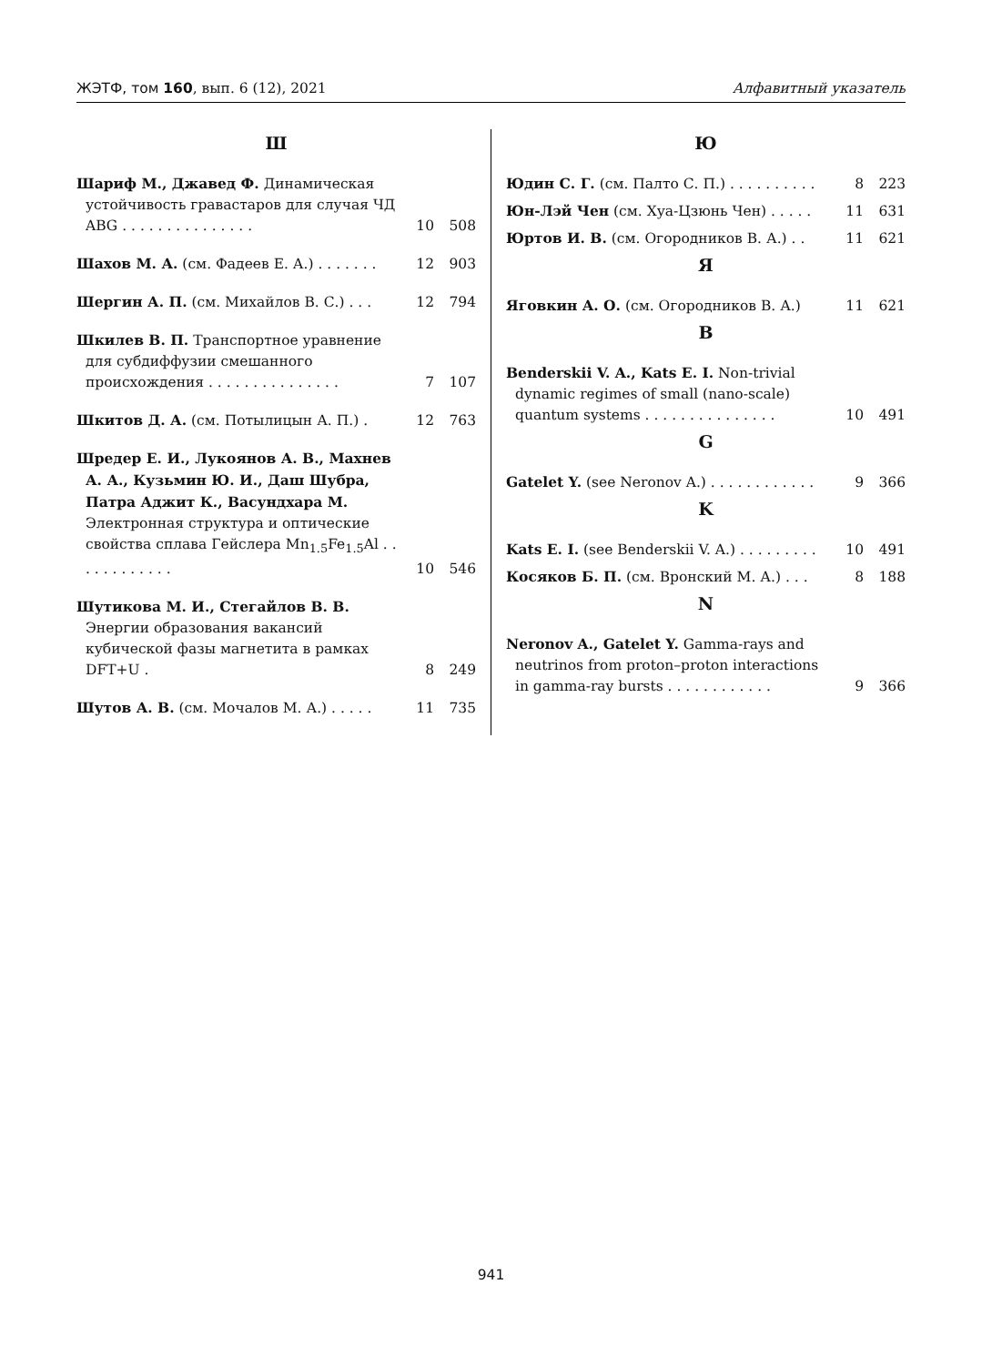ЖЭТФ, том 160, вып. 6 (12), 2021 Алфавитный указатель
Ш
Шариф М., Джавед Ф. Динамическая устойчивость гравастаров для случая ЧД ABG . . . . . . . . . . . . . . .
10 508
Шахов М. А. (см. Фадеев Е. А.) . . . . . . .
12 903
Шергин А. П. (см. Михайлов В. С.) . . .
12 794
Шкилев В. П. Транспортное уравнение для субдиффузии смешанного происхождения . . . . . . . . . . . . . . .
7 107
Шкитов Д. А. (см. Потылицын А. П.) .
12 763
Шредер Е. И., Лукоянов А. В., Махнев А. А., Кузьмин Ю. И., Даш Шубра, Патра Аджит К., Васундхара М. Электронная структура и оптические свойства сплава Гейслера Mn<sub>1.5</sub>Fe<sub>1.5</sub>Al . . . . . . . . . . . .
10 546
Шутикова М. И., Стегайлов В. В. Энергии образования вакансий кубической фазы магнетита в рамках DFT+U .
8 249
Шутов А. В. (см. Мочалов М. А.) . . . . .
11 735
Ю
Юдин С. Г. (см. Палто С. П.) . . . . . . . . . .
8 223
Юн-Лэй Чен (см. Хуа-Цзюнь Чен) . . . . .
11 631
Юртов И. В. (см. Огородников В. А.) . .
11 621
Я
Яговкин А. О. (см. Огородников В. А.)
11 621
B
Benderskii V. A., Kats E. I. Non-trivial dynamic regimes of small (nano-scale) quantum systems . . . . . . . . . . . . . . .
10 491
G
Gatelet Y. (see Neronov A.) . . . . . . . . . . . .
9 366
K
Kats E. I. (see Benderskii V. A.) . . . . . . . . .
10 491
Косяков Б. П. (см. Вронский М. А.) . . .
8 188
N
Neronov A., Gatelet Y. Gamma-rays and neutrinos from proton–proton interactions in gamma-ray bursts . . . . . . . . . . . .
9 366
941